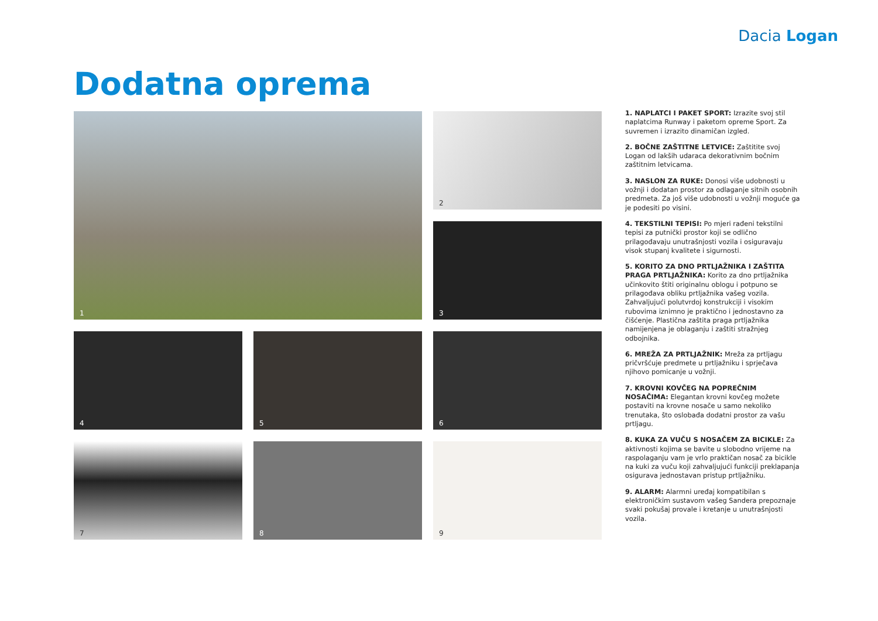Dacia Logan
Dodatna oprema
1
2
3
4
5
6
7
8
9
1. NAPLATCI I PAKET SPORT: Izrazite svoj stil naplatcima Runway i paketom opreme Sport. Za suvremen i izrazito dinamičan izgled.
2. BOČNE ZAŠTITNE LETVICE: Zaštitite svoj Logan od lakših udaraca dekorativnim bočnim zaštitnim letvicama.
3. NASLON ZA RUKE: Donosi više udobnosti u vožnji i dodatan prostor za odlaganje sitnih osobnih predmeta. Za još više udobnosti u vožnji moguće ga je podesiti po visini.
4. TEKSTILNI TEPISI: Po mjeri rađeni tekstilni tepisi za putnički prostor koji se odlično prilagođavaju unutrašnjosti vozila i osiguravaju visok stupanj kvalitete i sigurnosti.
5. KORITO ZA DNO PRTLJAŽNIKA I ZAŠTITA PRAGA PRTLJAŽNIKA: Korito za dno prtljažnika učinkovito štiti originalnu oblogu i potpuno se prilagođava obliku prtljažnika vašeg vozila. Zahvaljujući polutvrdoj konstrukciji i visokim rubovima iznimno je praktično i jednostavno za čišćenje. Plastična zaštita praga prtljažnika namijenjena je oblaganju i zaštiti stražnjeg odbojnika.
6. MREŽA ZA PRTLJAŽNIK: Mreža za prtljagu pričvršćuje predmete u prtljažniku i sprječava njihovo pomicanje u vožnji.
7. KROVNI KOVČEG NA POPREČNIM NOSAČIMA: Elegantan krovni kovčeg možete postaviti na krovne nosače u samo nekoliko trenutaka, što oslobađa dodatni prostor za vašu prtljagu.
8. KUKA ZA VUČU S NOSAČEM ZA BICIKLE: Za aktivnosti kojima se bavite u slobodno vrijeme na raspolaganju vam je vrlo praktičan nosač za bicikle na kuki za vuču koji zahvaljujući funkciji preklapanja osigurava jednostavan pristup prtljažniku.
9. ALARM: Alarmni uređaj kompatibilan s elektroničkim sustavom vašeg Sandera prepoznaje svaki pokušaj provale i kretanje u unutrašnjosti vozila.